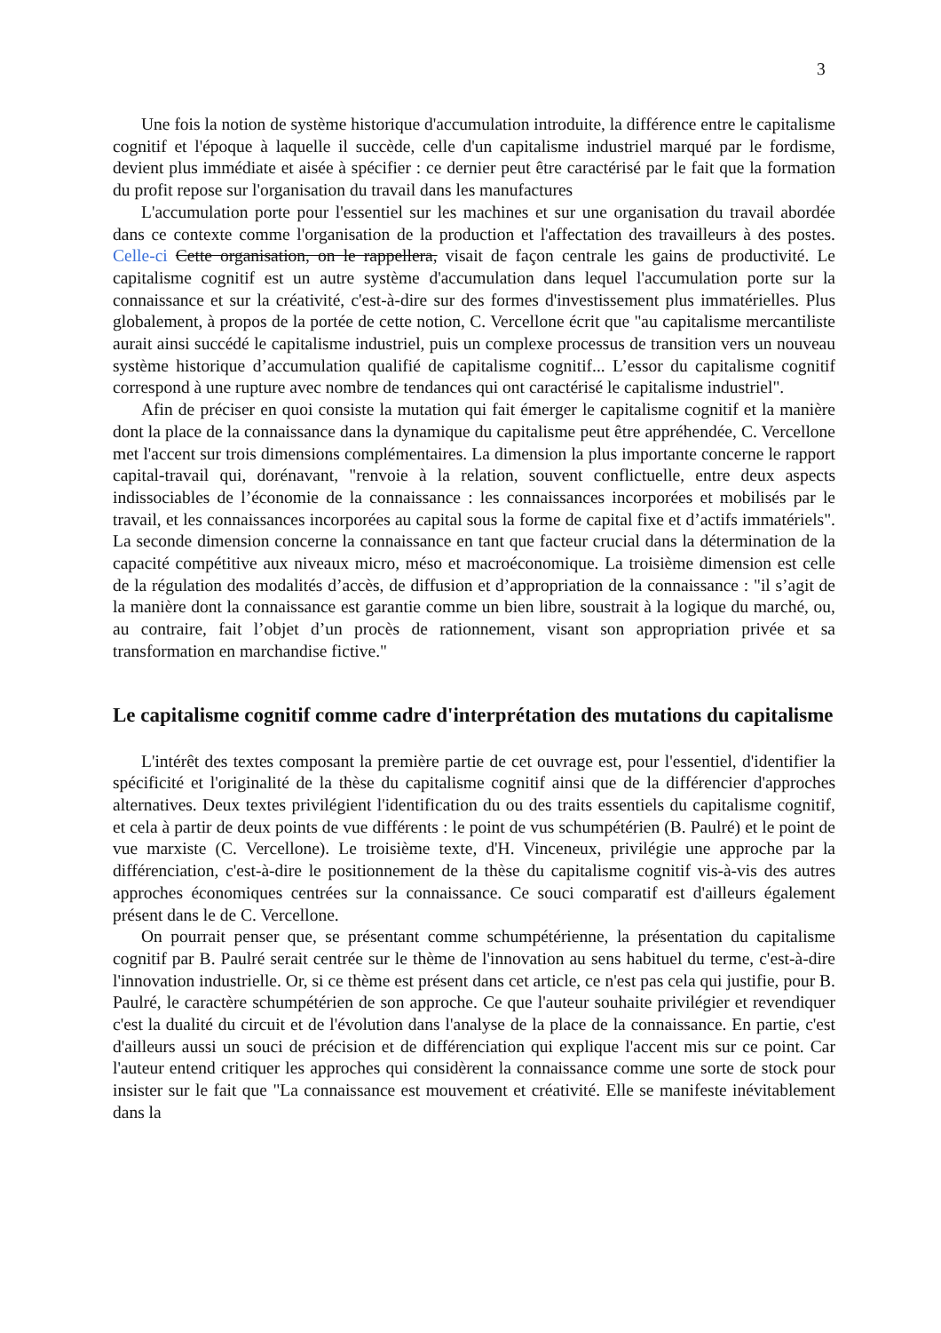3
Une fois la notion de système historique d'accumulation introduite, la différence entre le capitalisme cognitif et l'époque à laquelle il succède, celle d'un capitalisme industriel marqué par le fordisme, devient plus immédiate et aisée à spécifier : ce dernier peut être caractérisé par le fait que la formation du profit repose sur l'organisation du travail dans les manufactures
L'accumulation porte pour l'essentiel sur les machines et sur une organisation du travail abordée dans ce contexte comme l'organisation de la production et l'affectation des travailleurs à des postes. Celle-ci Cette organisation, on le rappellera, visait de façon centrale les gains de productivité. Le capitalisme cognitif est un autre système d'accumulation dans lequel l'accumulation porte sur la connaissance et sur la créativité, c'est-à-dire sur des formes d'investissement plus immatérielles. Plus globalement, à propos de la portée de cette notion, C. Vercellone écrit que "au capitalisme mercantiliste aurait ainsi succédé le capitalisme industriel, puis un complexe processus de transition vers un nouveau système historique d’accumulation qualifié de capitalisme cognitif... L’essor du capitalisme cognitif correspond à une rupture avec nombre de tendances qui ont caractérisé le capitalisme industriel".
Afin de préciser en quoi consiste la mutation qui fait émerger le capitalisme cognitif et la manière dont la place de la connaissance dans la dynamique du capitalisme peut être appréhendée, C. Vercellone met l'accent sur trois dimensions complémentaires. La dimension la plus importante concerne le rapport capital-travail qui, dorénavant, "renvoie à la relation, souvent conflictuelle, entre deux aspects indissociables de l’économie de la connaissance : les connaissances incorporées et mobilisés par le travail, et les connaissances incorporées au capital sous la forme de capital fixe et d’actifs immatériels". La seconde dimension concerne la connaissance en tant que facteur crucial dans la détermination de la capacité compétitive aux niveaux micro, méso et macroéconomique. La troisième dimension est celle de la régulation des modalités d’accès, de diffusion et d’appropriation de la connaissance : "il s’agit de la manière dont la connaissance est garantie comme un bien libre, soustrait à la logique du marché, ou, au contraire, fait l’objet d’un procès de rationnement, visant son appropriation privée et sa transformation en marchandise fictive."
Le capitalisme cognitif comme cadre d'interprétation des mutations du capitalisme
L'intérêt des textes composant la première partie de cet ouvrage est, pour l'essentiel, d'identifier la spécificité et l'originalité de la thèse du capitalisme cognitif ainsi que de la différencier d'approches alternatives. Deux textes privilégient l'identification du ou des traits essentiels du capitalisme cognitif, et cela à partir de deux points de vue différents : le point de vus schumpétérien (B. Paulré) et le point de vue marxiste (C. Vercellone). Le troisième texte, d'H. Vinceneux, privilégie une approche par la différenciation, c'est-à-dire le positionnement de la thèse du capitalisme cognitif vis-à-vis des autres approches économiques centrées sur la connaissance. Ce souci comparatif est d'ailleurs également présent dans le de C. Vercellone.
On pourrait penser que, se présentant comme schumpétérienne, la présentation du capitalisme cognitif par B. Paulré serait centrée sur le thème de l'innovation au sens habituel du terme, c'est-à-dire l'innovation industrielle. Or, si ce thème est présent dans cet article, ce n'est pas cela qui justifie, pour B. Paulré, le caractère schumpétérien de son approche. Ce que l'auteur souhaite privilégier et revendiquer c'est la dualité du circuit et de l'évolution dans l'analyse de la place de la connaissance. En partie, c'est d'ailleurs aussi un souci de précision et de différenciation qui explique l'accent mis sur ce point. Car l'auteur entend critiquer les approches qui considèrent la connaissance comme une sorte de stock pour insister sur le fait que "La connaissance est mouvement et créativité. Elle se manifeste inévitablement dans la